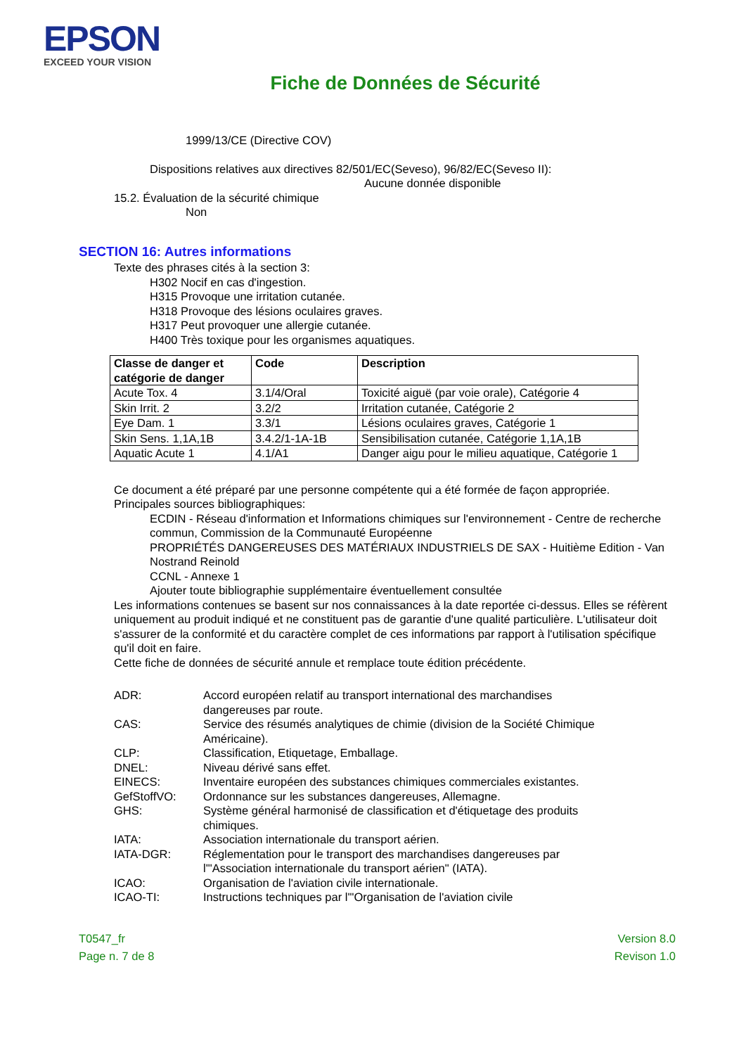EPSON
EXCEED YOUR VISION
Fiche de Données de Sécurité
1999/13/CE (Directive COV)
Dispositions relatives aux directives 82/501/EC(Seveso), 96/82/EC(Seveso II):
Aucune donnée disponible
15.2. Évaluation de la sécurité chimique
Non
SECTION 16: Autres informations
Texte des phrases cités à la section 3:
H302 Nocif en cas d'ingestion.
H315 Provoque une irritation cutanée.
H318 Provoque des lésions oculaires graves.
H317 Peut provoquer une allergie cutanée.
H400 Très toxique pour les organismes aquatiques.
| Classe de danger et catégorie de danger | Code | Description |
| --- | --- | --- |
| Acute Tox. 4 | 3.1/4/Oral | Toxicité aiguë (par voie orale), Catégorie 4 |
| Skin Irrit. 2 | 3.2/2 | Irritation cutanée, Catégorie 2 |
| Eye Dam. 1 | 3.3/1 | Lésions oculaires graves, Catégorie 1 |
| Skin Sens. 1,1A,1B | 3.4.2/1-1A-1B | Sensibilisation cutanée, Catégorie 1,1A,1B |
| Aquatic Acute 1 | 4.1/A1 | Danger aigu pour le milieu aquatique, Catégorie 1 |
Ce document a été préparé par une personne compétente qui a été formée de façon appropriée.
Principales sources bibliographiques:
ECDIN - Réseau d'information et Informations chimiques sur l'environnement - Centre de recherche commun, Commission de la Communauté Européenne
PROPRIÉTÉS DANGEREUSES DES MATÉRIAUX INDUSTRIELS DE SAX - Huitième Edition - Van Nostrand Reinold
CCNL - Annexe 1
Ajouter toute bibliographie supplémentaire éventuellement consultée
Les informations contenues se basent sur nos connaissances à la date reportée ci-dessus. Elles se réfèrent uniquement au produit indiqué et ne constituent pas de garantie d'une qualité particulière. L'utilisateur doit s'assurer de la conformité et du caractère complet de ces informations par rapport à l'utilisation spécifique qu'il doit en faire.
Cette fiche de données de sécurité annule et remplace toute édition précédente.
ADR:
Accord européen relatif au transport international des marchandises dangereuses par route.
CAS:
Service des résumés analytiques de chimie (division de la Société Chimique Américaine).
CLP:
Classification, Etiquetage, Emballage.
DNEL:
Niveau dérivé sans effet.
EINECS:
Inventaire européen des substances chimiques commerciales existantes.
GefStoffVO:
Ordonnance sur les substances dangereuses, Allemagne.
GHS:
Système général harmonisé de classification et d'étiquetage des produits chimiques.
IATA:
Association internationale du transport aérien.
IATA-DGR:
Réglementation pour le transport des marchandises dangereuses par l'"Association internationale du transport aérien" (IATA).
ICAO:
Organisation de l'aviation civile internationale.
ICAO-TI:
Instructions techniques par l'"Organisation de l'aviation civile
T0547_fr
Page n. 7 de 8
Version 8.0
Revison 1.0